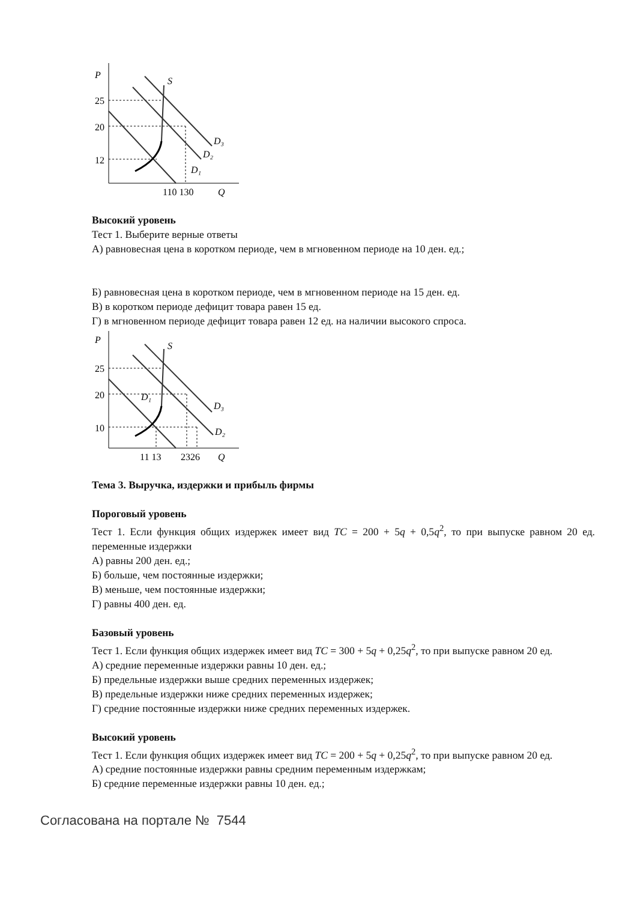P
25
20
12
110 130
Q
S
D₃
D₂
D₁
Высокий уровень
Тест 1. Выберите верные ответы
А) равновесная цена в коротком периоде, чем в мгновенном периоде на 10 ден. ед.;
Б) равновесная цена в коротком периоде, чем в мгновенном периоде на 15 ден. ед.
В) в коротком периоде дефицит товара равен 15 ед.
Г) в мгновенном периоде дефицит товара равен 12 ед. на наличии высокого спроса.
P
25
20
10
11 13
2326
Q
S
D₃
D₂
D₁
Тема 3. Выручка, издержки и прибыль фирмы
Пороговый уровень
Тест 1. Если функция общих издержек имеет вид TC = 200 + 5q + 0,5q<sup>2</sup>, то при выпуске равном 20 ед. переменные издержки
А) равны 200 ден. ед.;
Б) больше, чем постоянные издержки;
В) меньше, чем постоянные издержки;
Г) равны 400 ден. ед.
Базовый уровень
Тест 1. Если функция общих издержек имеет вид TC = 300 + 5q + 0,25q<sup>2</sup>, то при выпуске равном 20 ед.
А) средние переменные издержки равны 10 ден. ед.;
Б) предельные издержки выше средних переменных издержек;
В) предельные издержки ниже средних переменных издержек;
Г) средние постоянные издержки ниже средних переменных издержек.
Высокий уровень
Тест 1. Если функция общих издержек имеет вид TC = 200 + 5q + 0,25q<sup>2</sup>, то при выпуске равном 20 ед.
А) средние постоянные издержки равны средним переменным издержкам;
Б) средние переменные издержки равны 10 ден. ед.;
Согласована на портале № 7544